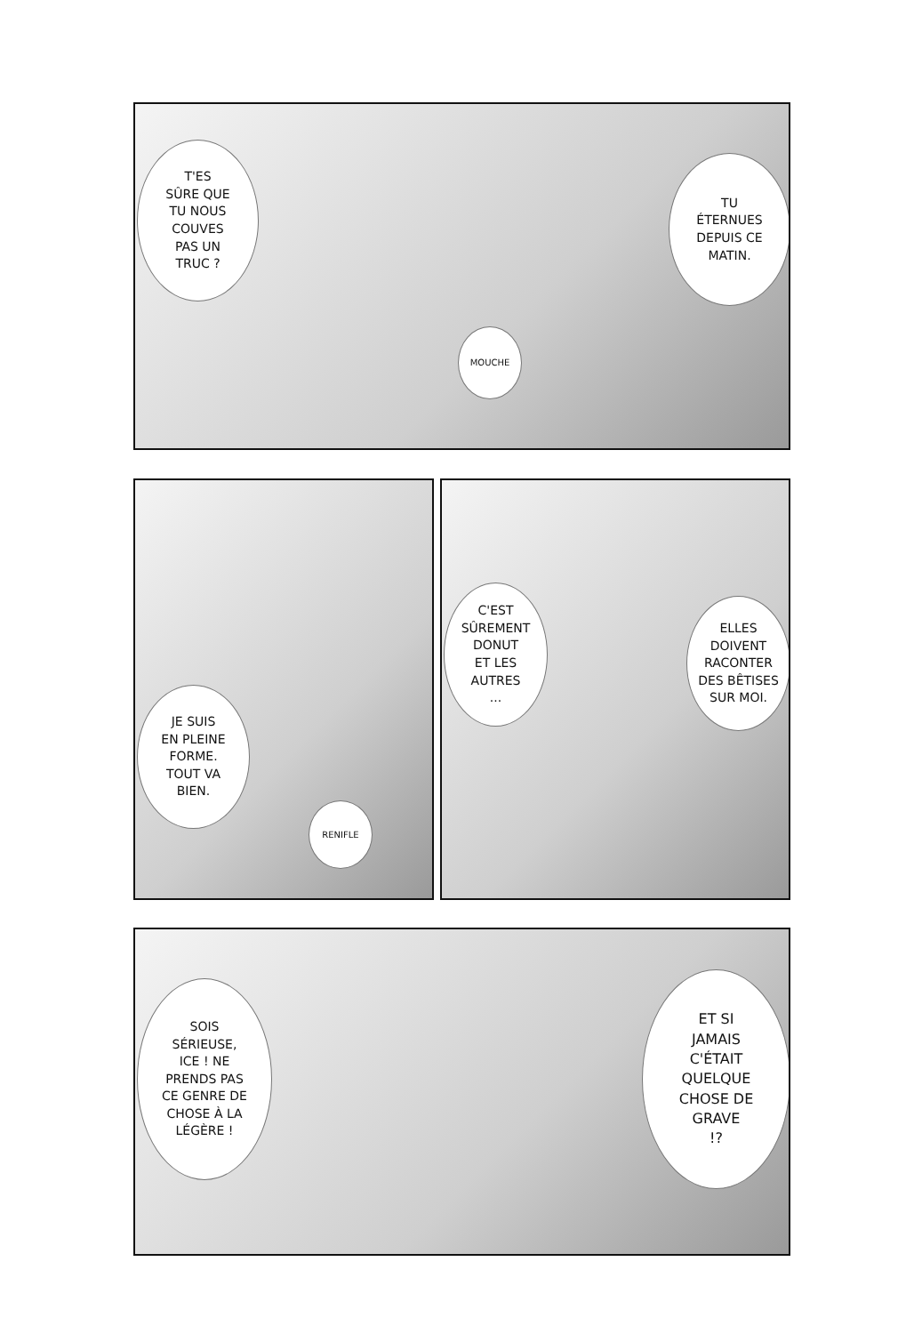T'ES
SÛRE QUE
TU NOUS
COUVES
PAS UN
TRUC ?
MOUCHE
TU
ÉTERNUES
DEPUIS CE
MATIN.
JE SUIS
EN PLEINE
FORME.
TOUT VA
BIEN.
RENIFLE
C'EST
SÛREMENT
DONUT
ET LES
AUTRES
...
ELLES
DOIVENT
RACONTER
DES BÊTISES
SUR MOI.
SOIS
SÉRIEUSE,
ICE ! NE
PRENDS PAS
CE GENRE DE
CHOSE À LA
LÉGÈRE !
ET SI
JAMAIS
C'ÉTAIT
QUELQUE
CHOSE DE
GRAVE
!?